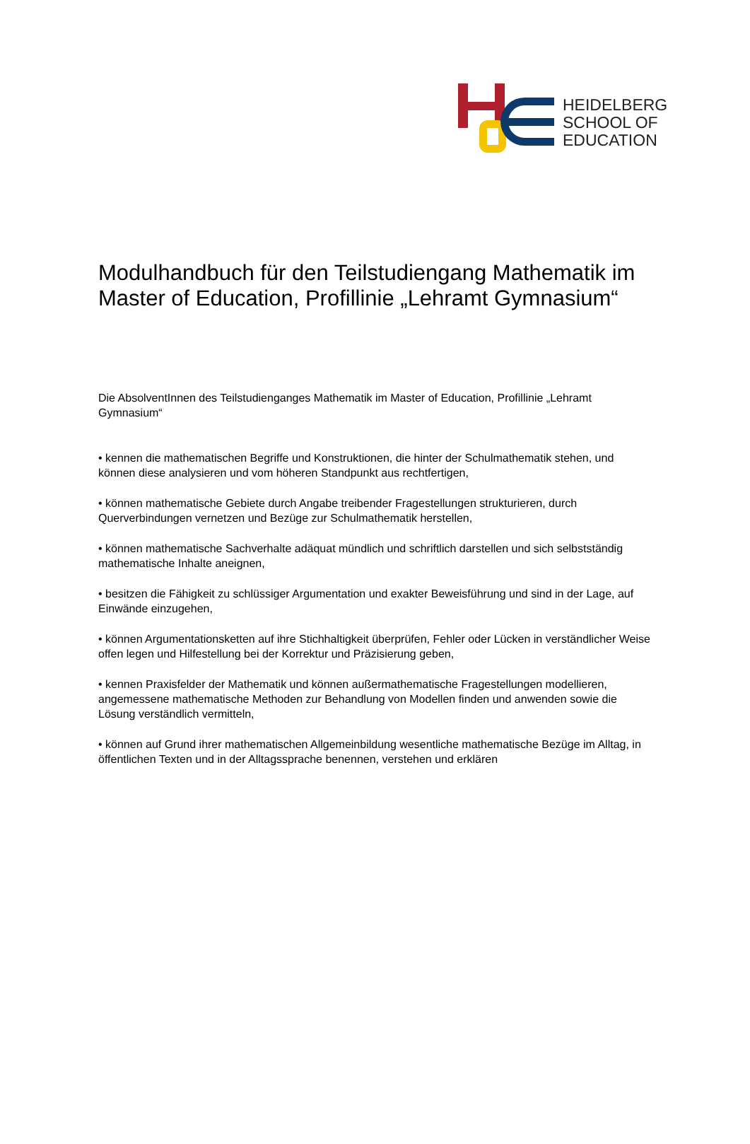HEIDELBERG
SCHOOL OF
EDUCATION
Modulhandbuch für den Teilstudiengang Mathematik im Master of Education, Profillinie „Lehramt Gymnasium“
Die AbsolventInnen des Teilstudienganges Mathematik im Master of Education, Profillinie „Lehramt Gymnasium“
• kennen die mathematischen Begriffe und Konstruktionen, die hinter der Schulmathematik stehen, und können diese analysieren und vom höheren Standpunkt aus rechtfertigen,
• können mathematische Gebiete durch Angabe treibender Fragestellungen strukturieren, durch Querverbindungen vernetzen und Bezüge zur Schulmathematik herstellen,
• können mathematische Sachverhalte adäquat mündlich und schriftlich darstellen und sich selbstständig mathematische Inhalte aneignen,
• besitzen die Fähigkeit zu schlüssiger Argumentation und exakter Beweisführung und sind in der Lage, auf Einwände einzugehen,
• können Argumentationsketten auf ihre Stichhaltigkeit überprüfen, Fehler oder Lücken in verständlicher Weise offen legen und Hilfestellung bei der Korrektur und Präzisierung geben,
• kennen Praxisfelder der Mathematik und können außermathematische Fragestellungen modellieren, angemessene mathematische Methoden zur Behandlung von Modellen finden und anwenden sowie die Lösung verständlich vermitteln,
• können auf Grund ihrer mathematischen Allgemeinbildung wesentliche mathematische Bezüge im Alltag, in öffentlichen Texten und in der Alltagssprache benennen, verstehen und erklären